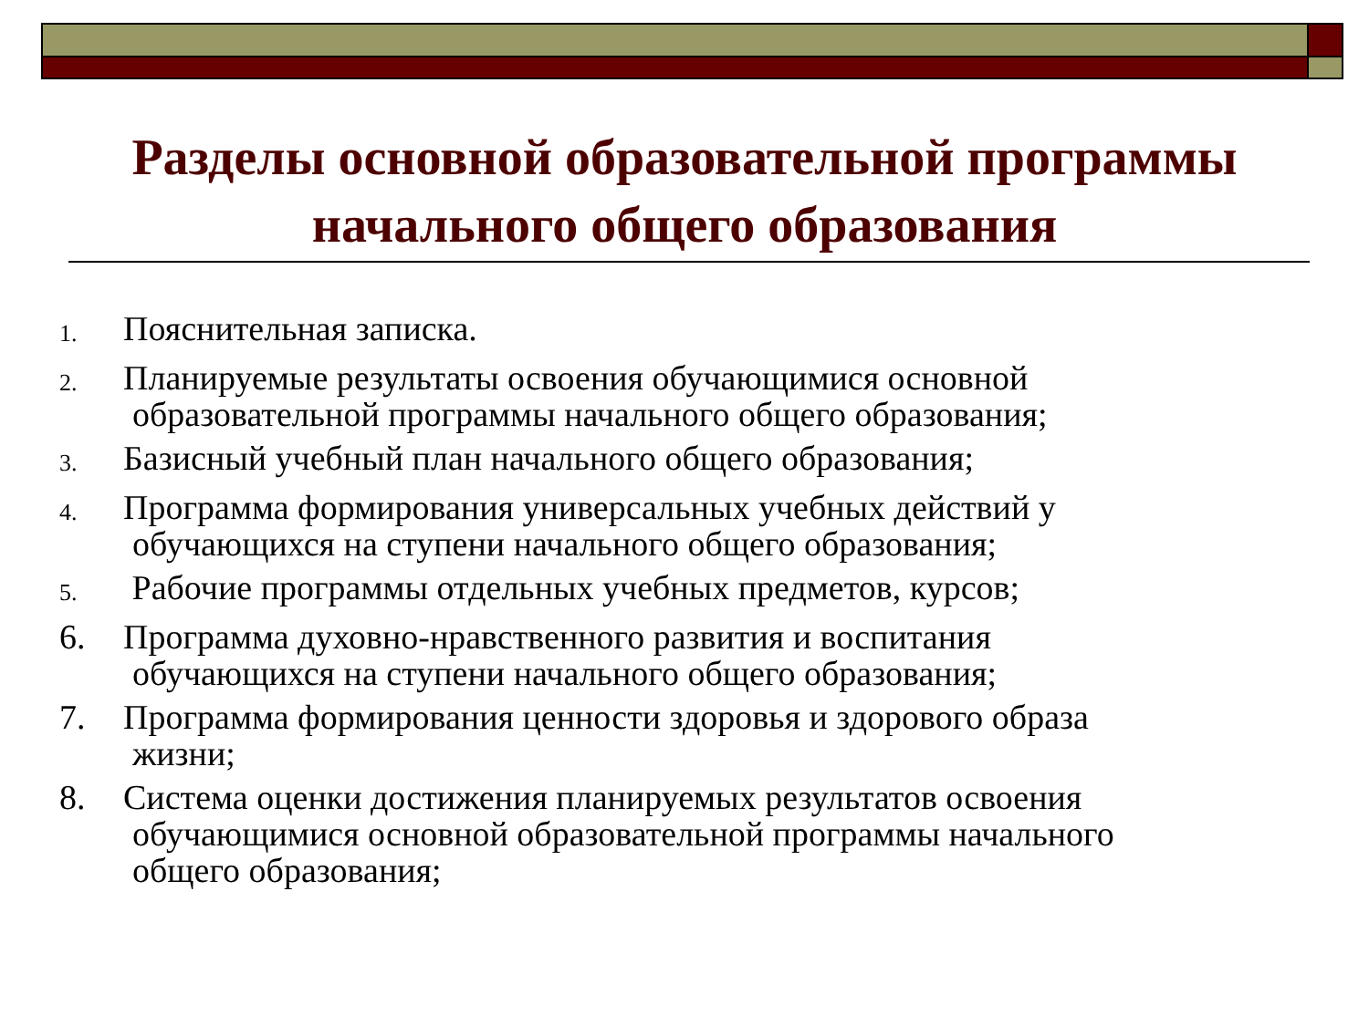Разделы основной образовательной программы
начального общего образования
1.
Пояснительная записка.
2.
Планируемые результаты освоения обучающимися основной
образовательной программы начального общего образования;
3.
Базисный учебный план начального общего образования;
4.
Программа формирования универсальных учебных действий у
обучающихся на ступени начального общего образования;
5.
Рабочие программы отдельных учебных предметов, курсов;
6. Программа духовно-нравственного развития и воспитания
обучающихся на ступени начального общего образования;
7. Программа формирования ценности здоровья и здорового образа
жизни;
8. Система оценки достижения планируемых результатов освоения
обучающимися основной образовательной программы начального
общего образования;